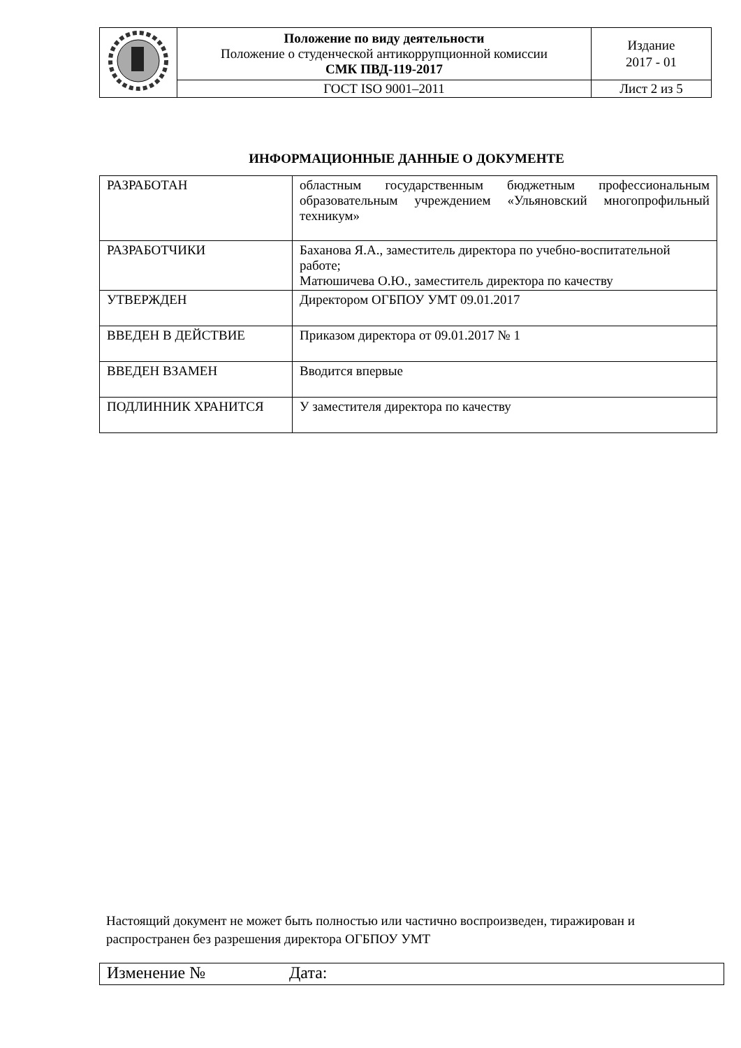| | Положение по виду деятельности Положение о студенческой антикоррупционной комиссии СМК ПВД-119-2017 | Издание 2017 - 01 |
| | ГОСТ ISO 9001–2011 | Лист 2 из 5 |
ИНФОРМАЦИОННЫЕ ДАННЫЕ О ДОКУМЕНТЕ
| РАЗРАБОТАН | областным государственным бюджетным профессиональным образовательным учреждением «Ульяновский многопрофильный техникум» |
| РАЗРАБОТЧИКИ | Баханова Я.А., заместитель директора по учебно-воспитательной работе; Матюшичева О.Ю., заместитель директора по качеству |
| УТВЕРЖДЕН | Директором ОГБПОУ УМТ 09.01.2017 |
| ВВЕДЕН В ДЕЙСТВИЕ | Приказом директора от 09.01.2017 № 1 |
| ВВЕДЕН ВЗАМЕН | Вводится впервые |
| ПОДЛИННИК ХРАНИТСЯ | У заместителя директора по качеству |
Настоящий документ не может быть полностью или частично воспроизведен, тиражирован и распространен без разрешения директора ОГБПОУ УМТ
Изменение № Дата: